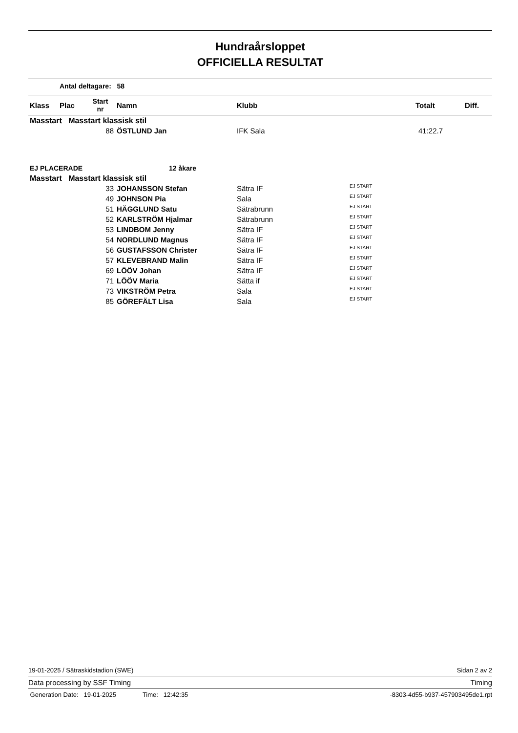Hundraårsloppet
OFFICIELLA RESULTAT
Antal deltagare: 58
| Klass | Plac | Start nr | Namn | Klubb | Totalt | Diff. |
| --- | --- | --- | --- | --- | --- | --- |
| Masstart Masstart klassisk stil | | | | | | |
| | | 88 | ÖSTLUND Jan | IFK Sala | | 41:22.7 |
| EJ PLACERADE | | | 12 åkare | | | |
| Masstart Masstart klassisk stil | | | | | | |
| | | 33 | JOHANSSON Stefan | Sätra IF | EJ START | |
| | | 49 | JOHNSON Pia | Sala | EJ START | |
| | | 51 | HÄGGLUND Satu | Sätrabrunn | EJ START | |
| | | 52 | KARLSTRÖM Hjalmar | Sätrabrunn | EJ START | |
| | | 53 | LINDBOM Jenny | Sätra IF | EJ START | |
| | | 54 | NORDLUND Magnus | Sätra IF | EJ START | |
| | | 56 | GUSTAFSSON Christer | Sätra IF | EJ START | |
| | | 57 | KLEVEBRAND Malin | Sätra IF | EJ START | |
| | | 69 | LÖÖV Johan | Sätra IF | EJ START | |
| | | 71 | LÖÖV Maria | Sätta if | EJ START | |
| | | 73 | VIKSTRÖM Petra | Sala | EJ START | |
| | | 85 | GÖREFÄLT Lisa | Sala | EJ START | |
19-01-2025 / Sätraskidstadion (SWE) Sidan 2 av 2
Data processing by SSF Timing Timing
Generation Date: 19-01-2025 Time: 12:42:35 -8303-4d55-b937-457903495de1.rpt